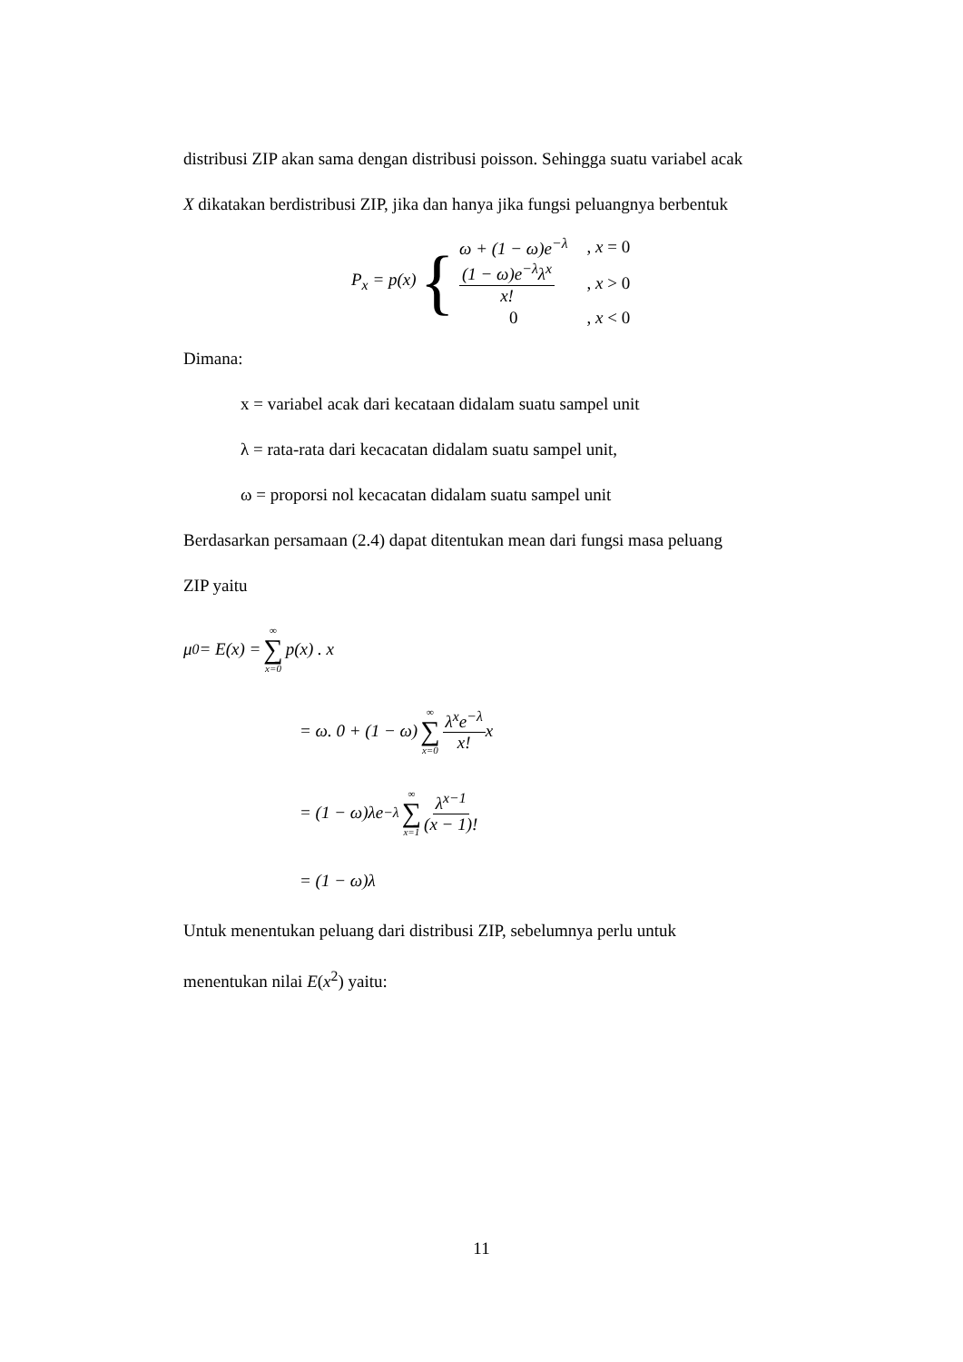distribusi ZIP akan sama dengan distribusi poisson. Sehingga suatu variabel acak
X dikatakan berdistribusi ZIP, jika dan hanya jika fungsi peluangnya berbentuk
P<sub>x</sub> = p(x) {
| ω + (1 − ω)e<sup>−λ</sup> | , x = 0 |
| (1 − ω)e<sup>−λ</sup>λ<sup>x</sup> x! | , x > 0 |
| 0 | , x < 0 |
Dimana:
x = variabel acak dari kecataan didalam suatu sampel unit
λ = rata-rata dari kecacatan didalam suatu sampel unit,
ω = proporsi nol kecacatan didalam suatu sampel unit
Berdasarkan persamaan (2.4) dapat ditentukan mean dari fungsi masa peluang
ZIP yaitu
μ<sub>0</sub> = E(x) = ∞ ∑ x=0 p(x) . x
= ω. 0 + (1 − ω) ∞ ∑ x=0 λ<sup>x</sup>e<sup>−λ</sup> x! x
= (1 − ω)λe<sup>−λ</sup> ∞ ∑ x=1 λ<sup>x−1</sup> (x − 1)!
= (1 − ω)λ
Untuk menentukan peluang dari distribusi ZIP, sebelumnya perlu untuk
menentukan nilai E(x<sup>2</sup>) yaitu:
11